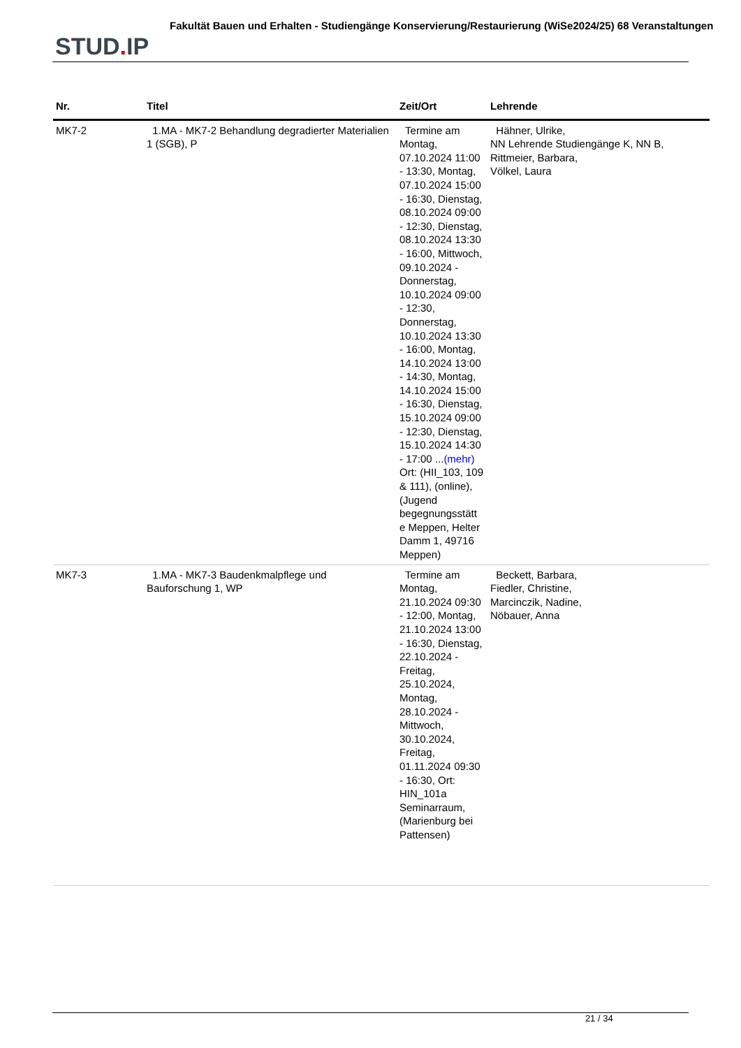STUD. IP
Fakultät Bauen und Erhalten - Studiengänge Konservierung/Restaurierung (WiSe2024/25) 68 Veranstaltungen
| Nr. | Titel | Zeit/Ort | Lehrende |
| --- | --- | --- | --- |
| MK7-2 | 1.MA - MK7-2 Behandlung degradierter Materialien 1 (SGB), P | Termine am Montag, 07.10.2024 11:00 - 13:30, Montag, 07.10.2024 15:00 - 16:30, Dienstag, 08.10.2024 09:00 - 12:30, Dienstag, 08.10.2024 13:30 - 16:00, Mittwoch, 09.10.2024 - Donnerstag, 10.10.2024 09:00 - 12:30, Donnerstag, 10.10.2024 13:30 - 16:00, Montag, 14.10.2024 13:00 - 14:30, Montag, 14.10.2024 15:00 - 16:30, Dienstag, 15.10.2024 09:00 - 12:30, Dienstag, 15.10.2024 14:30 - 17:00 ... (mehr) Ort: (HII_103, 109 & 111), (online), (Jugend begegnungsstätt e Meppen, Helter Damm 1, 49716 Meppen) | Hähner, Ulrike, NN Lehrende Studiengänge K, NN B, Rittmeier, Barbara, Völkel, Laura |
| MK7-3 | 1.MA - MK7-3 Baudenkmalpflege und Bauforschung 1, WP | Termine am Montag, 21.10.2024 09:30 - 12:00, Montag, 21.10.2024 13:00 - 16:30, Dienstag, 22.10.2024 - Freitag, 25.10.2024, Montag, 28.10.2024 - Mittwoch, 30.10.2024, Freitag, 01.11.2024 09:30 - 16:30, Ort: HIN_101a Seminarraum, (Marienburg bei Pattensen) | Beckett, Barbara, Fiedler, Christine, Marcinczik, Nadine, Nöbauer, Anna |
21 / 34